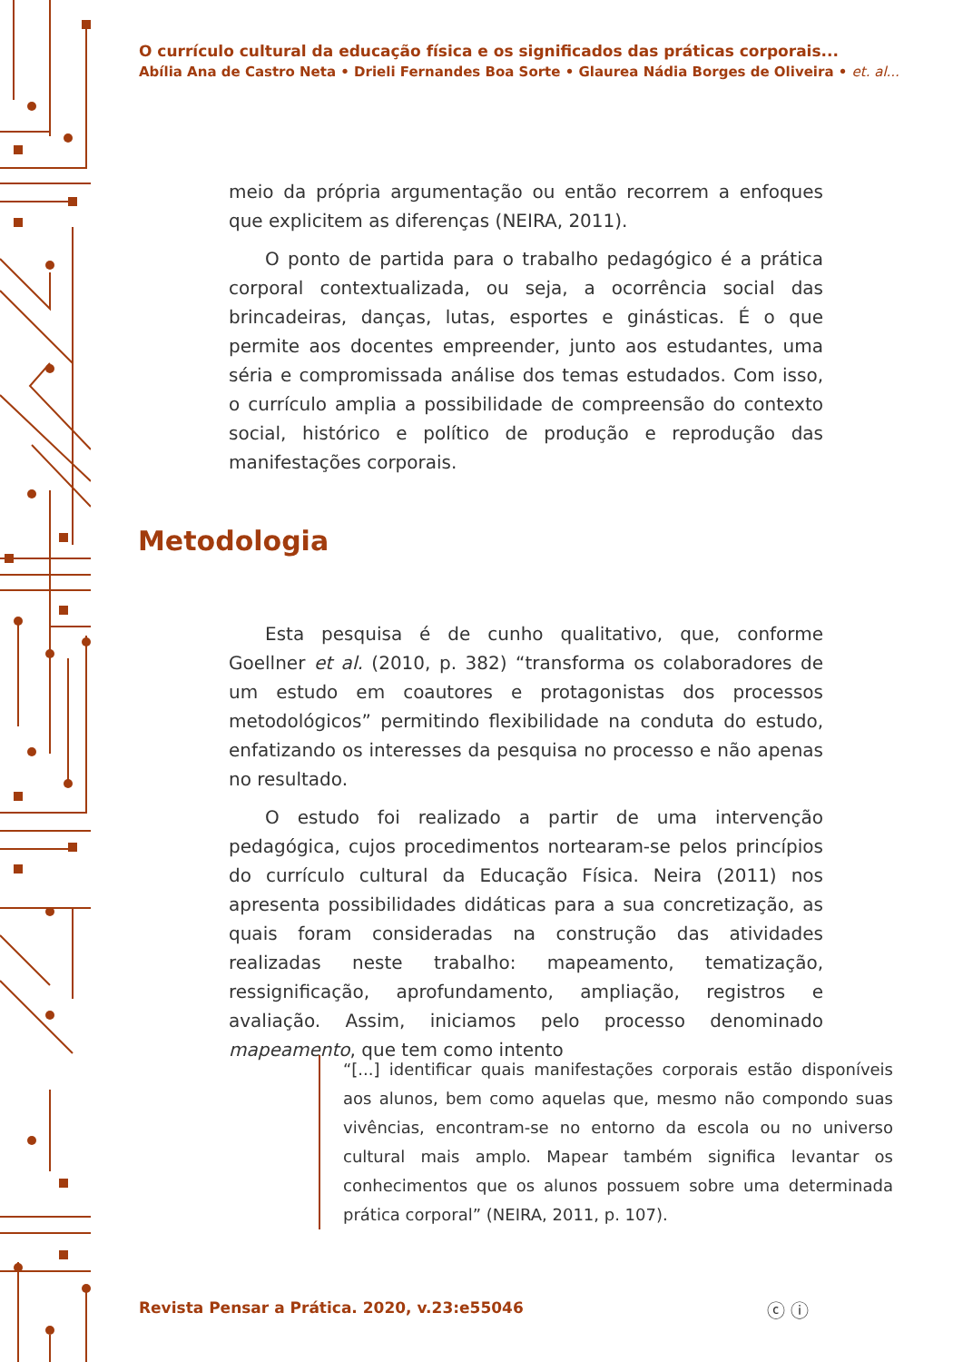O currículo cultural da educação física e os significados das práticas corporais...
Abília Ana de Castro Neta • Drieli Fernandes Boa Sorte • Glaurea Nádia Borges de Oliveira • et. al...
meio da própria argumentação ou então recorrem a enfoques que explicitem as diferenças (NEIRA, 2011).
O ponto de partida para o trabalho pedagógico é a prática corporal contextualizada, ou seja, a ocorrência social das brincadeiras, danças, lutas, esportes e ginásticas. É o que permite aos docentes empreender, junto aos estudantes, uma séria e compromissada análise dos temas estudados. Com isso, o currículo amplia a possibilidade de compreensão do contexto social, histórico e político de produção e reprodução das manifestações corporais.
Metodologia
Esta pesquisa é de cunho qualitativo, que, conforme Goellner et al. (2010, p. 382) “transforma os colaboradores de um estudo em coautores e protagonistas dos processos metodológicos” permitindo flexibilidade na conduta do estudo, enfatizando os interesses da pesquisa no processo e não apenas no resultado.
O estudo foi realizado a partir de uma intervenção pedagógica, cujos procedimentos nortearam-se pelos princípios do currículo cultural da Educação Física. Neira (2011) nos apresenta possibilidades didáticas para a sua concretização, as quais foram consideradas na construção das atividades realizadas neste trabalho: mapeamento, tematização, ressignificação, aprofundamento, ampliação, registros e avaliação. Assim, iniciamos pelo processo denominado mapeamento, que tem como intento
“[...] identificar quais manifestações corporais estão disponíveis aos alunos, bem como aquelas que, mesmo não compondo suas vivências, encontram-se no entorno da escola ou no universo cultural mais amplo. Mapear também significa levantar os conhecimentos que os alunos possuem sobre uma determinada prática corporal” (NEIRA, 2011, p. 107).
Revista Pensar a Prática. 2020, v.23:e55046
ⓒ ⓘ